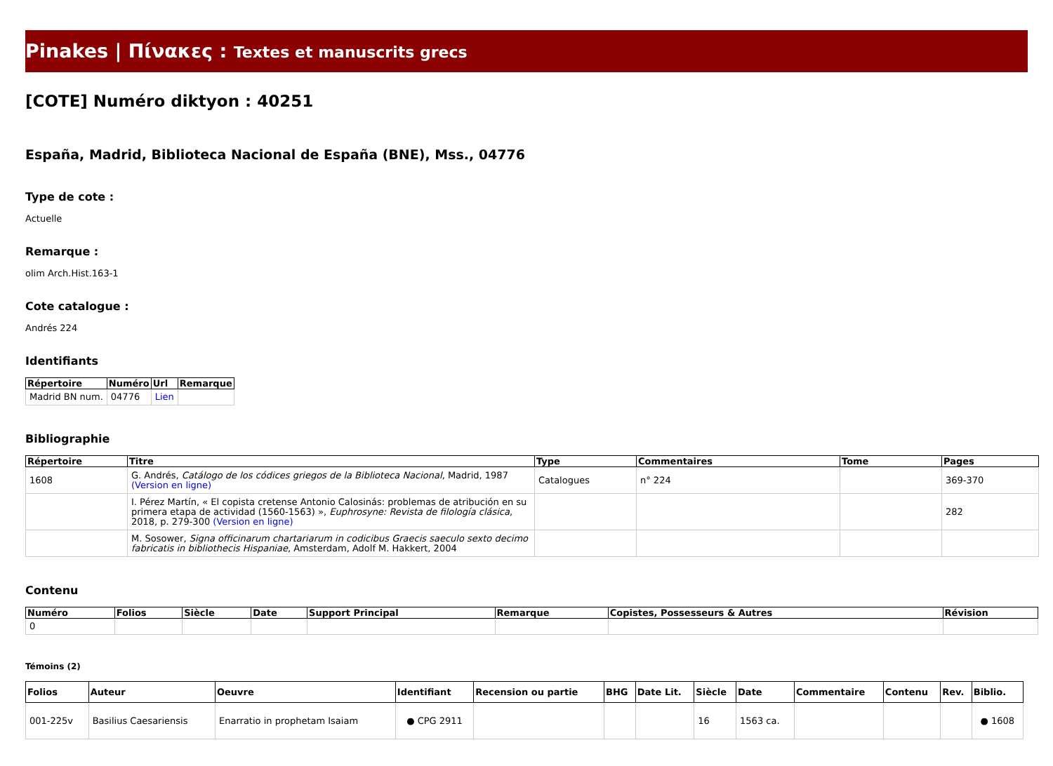Pinakes | Πίνακες : Textes et manuscrits grecs
[COTE] Numéro diktyon : 40251
España, Madrid, Biblioteca Nacional de España (BNE), Mss., 04776
Type de cote :
Actuelle
Remarque :
olim Arch.Hist.163-1
Cote catalogue :
Andrés 224
Identifiants
| Répertoire | Numéro | Url | Remarque |
| --- | --- | --- | --- |
| Madrid BN num. | 04776 | Lien | |
Bibliographie
| Répertoire | Titre | Type | Commentaires | Tome | Pages |
| --- | --- | --- | --- | --- | --- |
| 1608 | G. Andrés, Catálogo de los códices griegos de la Biblioteca Nacional , Madrid, 1987 (Version en ligne) | Catalogues | n° 224 | | 369-370 |
| | I. Pérez Martín, « El copista cretense Antonio Calosinás: problemas de atribución en su primera etapa de actividad (1560-1563) », Euphrosyne: Revista de filología clásica , 2018, p. 279-300 (Version en ligne) | | | | 282 |
| | M. Sosower, Signa officinarum chartariarum in codicibus Graecis saeculo sexto decimo fabricatis in bibliothecis Hispaniae , Amsterdam, Adolf M. Hakkert, 2004 | | | | |
Contenu
| Numéro | Folios | Siècle | Date | Support Principal | Remarque | Copistes, Possesseurs & Autres | Révision |
| --- | --- | --- | --- | --- | --- | --- | --- |
| 0 | | | | | | | |
Témoins (2)
| Folios | Auteur | Oeuvre | Identifiant | Recension ou partie | BHG | Date Lit. | Siècle | Date | Commentaire | Contenu | Rev. | Biblio. |
| --- | --- | --- | --- | --- | --- | --- | --- | --- | --- | --- | --- | --- |
| 001-225v | Basilius Caesariensis | Enarratio in prophetam Isaiam | ● CPG 2911 | | | | 16 | 1563 ca. | | | | ● 1608 |